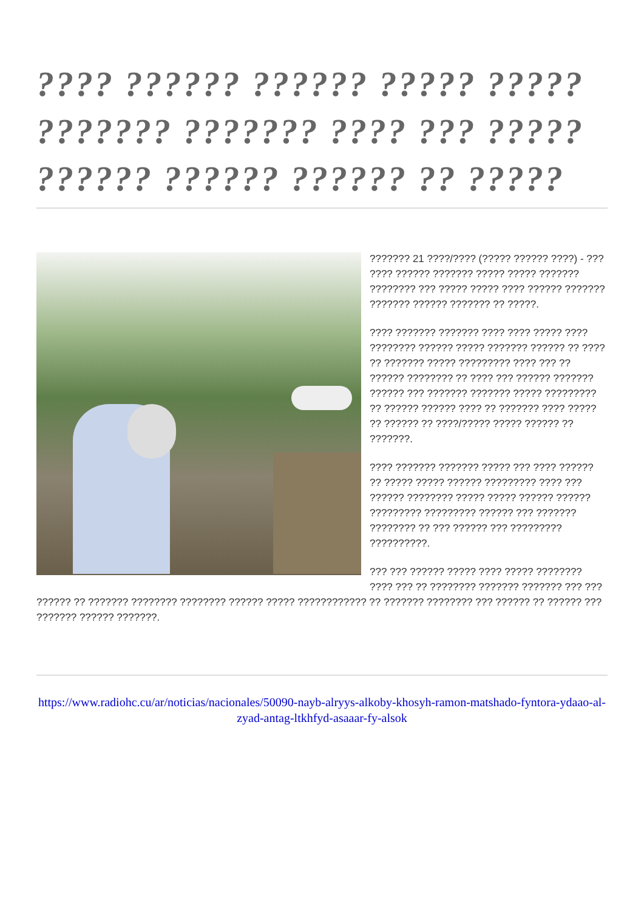???? ?????? ?????? ????? ????? ??????? ??????? ???? ??? ????? ?????? ?????? ?????? ?? ?????
??????? 21 ????/???? (????? ?????? ????) - ??? ???? ?????? ??????? ????? ????? ??????? ???????? ??? ????? ????? ???? ?????? ??????? ??????? ?????? ??????? ?? ?????.
???? ??????? ??????? ???? ???? ????? ???? ???????? ?????? ????? ??????? ?????? ?? ???? ?? ??????? ????? ????????? ???? ??? ?? ?????? ???????? ?? ???? ??? ?????? ??????? ?????? ??? ??????? ??????? ????? ????????? ?? ?????? ?????? ???? ?? ??????? ???? ????? ?? ?????? ?? ????/????? ????? ?????? ?? ???????.
???? ??????? ??????? ????? ??? ???? ?????? ?? ????? ????? ?????? ????????? ???? ??? ?????? ???????? ????? ????? ?????? ?????? ????????? ????????? ?????? ??? ??????? ???????? ?? ??? ?????? ??? ????????? ??????????.
??? ??? ?????? ????? ???? ????? ???????? ???? ??? ?? ???????? ??????? ??????? ??? ??? ?????? ?? ??????? ???????? ???????? ?????? ????? ???????????? ?? ??????? ???????? ??? ?????? ?? ?????? ??? ??????? ?????? ???????.
https://www.radiohc.cu/ar/noticias/nacionales/50090-nayb-alryys-alkoby-khosyh-ramon-matshado-fyntora-ydaao-al-zyad-antag-ltkhfyd-asaaar-fy-alsok